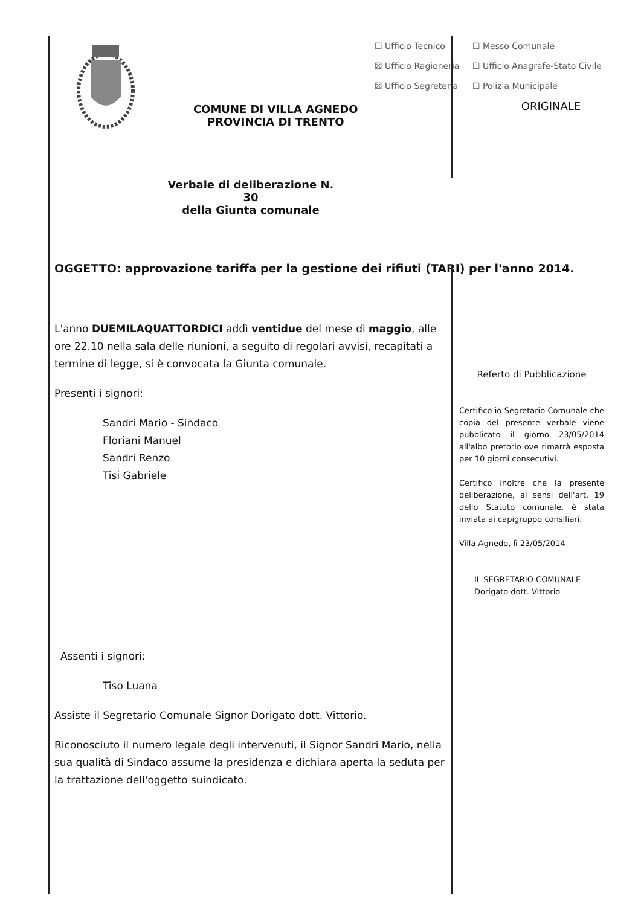COMUNE DI VILLA AGNEDO
PROVINCIA DI TRENTO
☐ Ufficio Tecnico
☒ Ufficio Ragioneria
☒ Ufficio Segreteria
☐ Messo Comunale
☐ Ufficio Anagrafe-Stato Civile
☐ Polizia Municipale
ORIGINALE
Verbale di deliberazione N. 30
della Giunta comunale
OGGETTO: approvazione tariffa per la gestione dei rifiuti (TARI) per l'anno 2014.
L'anno DUEMILAQUATTORDICI addì ventidue del mese di maggio, alle ore 22.10 nella sala delle riunioni, a seguito di regolari avvisi, recapitati a termine di legge, si è convocata la Giunta comunale.
Presenti i signori:
Sandri Mario - Sindaco
Floriani Manuel
Sandri Renzo
Tisi Gabriele
Assenti i signori:
Tiso Luana
Assiste il Segretario Comunale Signor Dorigato dott. Vittorio.
Riconosciuto il numero legale degli intervenuti, il Signor Sandri Mario, nella sua qualità di Sindaco assume la presidenza e dichiara aperta la seduta per la trattazione dell'oggetto suindicato.
Referto di Pubblicazione
Certifico io Segretario Comunale che copia del presente verbale viene pubblicato il giorno 23/05/2014 all'albo pretorio ove rimarrà esposta per 10 giorni consecutivi.
Certifico inoltre che la presente deliberazione, ai sensi dell'art. 19 dello Statuto comunale, è stata inviata ai capigruppo consiliari.
Villa Agnedo, lì 23/05/2014
IL SEGRETARIO COMUNALE
Dorigato dott. Vittorio